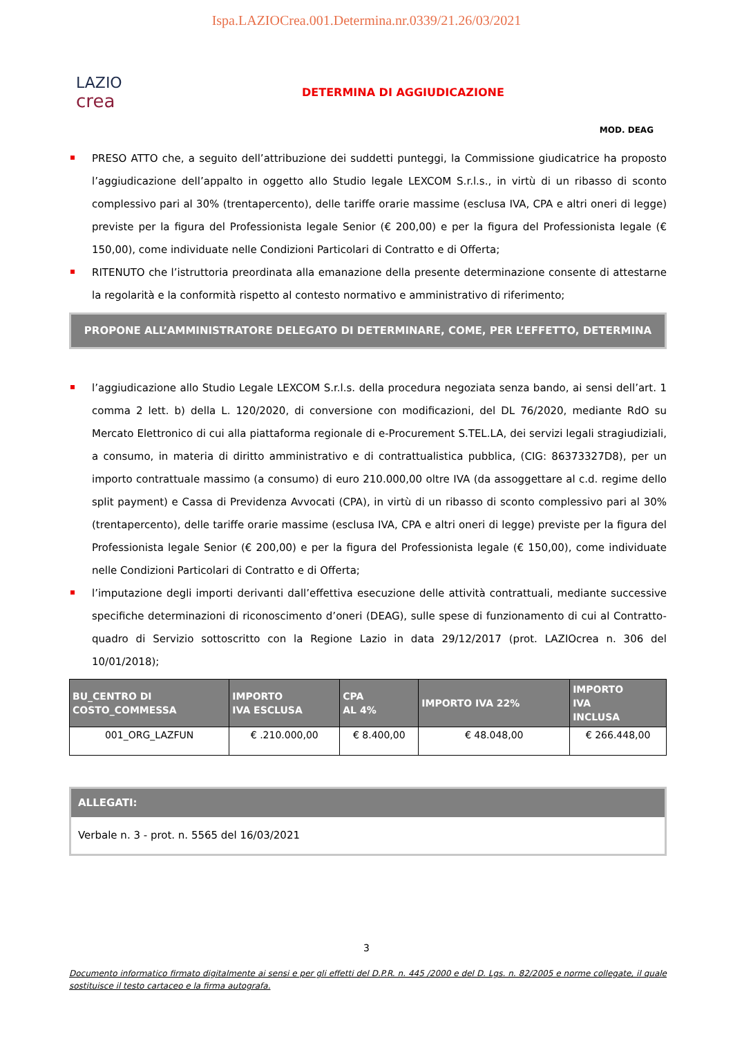Ispa.LAZIOCrea.001.Determina.nr.0339/21.26/03/2021
LAZIO
crea
DETERMINA DI AGGIUDICAZIONE
MOD. DEAG
PRESO ATTO che, a seguito dell’attribuzione dei suddetti punteggi, la Commissione giudicatrice ha proposto l’aggiudicazione dell’appalto in oggetto allo Studio legale LEXCOM S.r.l.s., in virtù di un ribasso di sconto complessivo pari al 30% (trentapercento), delle tariffe orarie massime (esclusa IVA, CPA e altri oneri di legge) previste per la figura del Professionista legale Senior (€ 200,00) e per la figura del Professionista legale (€ 150,00), come individuate nelle Condizioni Particolari di Contratto e di Offerta;
RITENUTO che l’istruttoria preordinata alla emanazione della presente determinazione consente di attestarne la regolarità e la conformità rispetto al contesto normativo e amministrativo di riferimento;
PROPONE ALL’AMMINISTRATORE DELEGATO DI DETERMINARE, COME, PER L’EFFETTO, DETERMINA
l’aggiudicazione allo Studio Legale LEXCOM S.r.l.s. della procedura negoziata senza bando, ai sensi dell’art. 1 comma 2 lett. b) della L. 120/2020, di conversione con modificazioni, del DL 76/2020, mediante RdO su Mercato Elettronico di cui alla piattaforma regionale di e-Procurement S.TEL.LA, dei servizi legali stragiudiziali, a consumo, in materia di diritto amministrativo e di contrattualistica pubblica, (CIG: 86373327D8), per un importo contrattuale massimo (a consumo) di euro 210.000,00 oltre IVA (da assoggettare al c.d. regime dello split payment) e Cassa di Previdenza Avvocati (CPA), in virtù di un ribasso di sconto complessivo pari al 30% (trentapercento), delle tariffe orarie massime (esclusa IVA, CPA e altri oneri di legge) previste per la figura del Professionista legale Senior (€ 200,00) e per la figura del Professionista legale (€ 150,00), come individuate nelle Condizioni Particolari di Contratto e di Offerta;
l’imputazione degli importi derivanti dall’effettiva esecuzione delle attività contrattuali, mediante successive specifiche determinazioni di riconoscimento d’oneri (DEAG), sulle spese di funzionamento di cui al Contratto-quadro di Servizio sottoscritto con la Regione Lazio in data 29/12/2017 (prot. LAZIOcrea n. 306 del 10/01/2018);
| BU_CENTRO DI COSTO_COMMESSA | IMPORTO IVA ESCLUSA | CPA AL 4% | IMPORTO IVA 22% | IMPORTO IVA INCLUSA |
| --- | --- | --- | --- | --- |
| 001_ORG_LAZFUN | € .210.000,00 | € 8.400,00 | € 48.048,00 | € 266.448,00 |
ALLEGATI:
Verbale n. 3 - prot. n. 5565 del 16/03/2021
3
Documento informatico firmato digitalmente ai sensi e per gli effetti del D.P.R. n. 445 /2000 e del D. Lgs. n. 82/2005 e norme collegate, il quale sostituisce il testo cartaceo e la firma autografa.